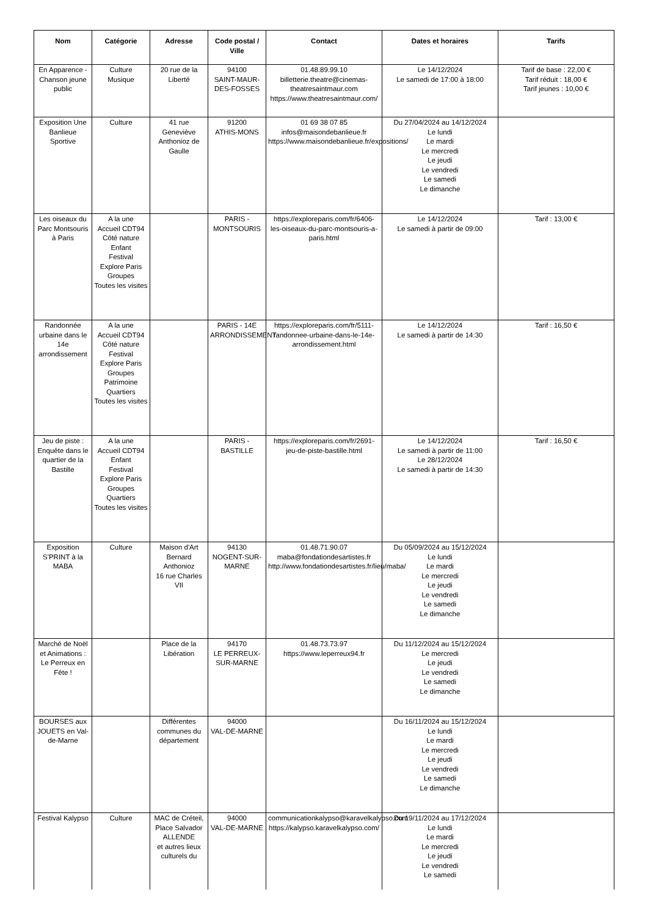| Nom | Catégorie | Adresse | Code postal / Ville | Contact | Dates et horaires | Tarifs |
| --- | --- | --- | --- | --- | --- | --- |
| En Apparence - Chanson jeune public | Culture Musique | 20 rue de la Liberté | 94100 SAINT-MAUR-DES-FOSSES | 01.48.89.99.10 billetterie.theatre@cinemas-theatresaintmaur.com https://www.theatresaintmaur.com/ | Le 14/12/2024 Le samedi de 17:00 à 18:00 | Tarif de base : 22,00 € Tarif réduit : 18,00 € Tarif jeunes : 10,00 € |
| Exposition Une Banlieue Sportive | Culture | 41 rue Geneviève Anthonioz de Gaulle | 91200 ATHIS-MONS | 01 69 38 07 85 infos@maisondebanlieue.fr https://www.maisondebanlieue.fr/expositions/ | Du 27/04/2024 au 14/12/2024 Le lundi Le mardi Le mercredi Le jeudi Le vendredi Le samedi Le dimanche | |
| Les oiseaux du Parc Montsouris à Paris | A la une Accueil CDT94 Côté nature Enfant Festival Explore Paris Groupes Toutes les visites | | PARIS - MONTSOURIS | https://exploreparis.com/fr/6406-les-oiseaux-du-parc-montsouris-a-paris.html | Le 14/12/2024 Le samedi à partir de 09:00 | Tarif : 13,00 € |
| Randonnée urbaine dans le 14e arrondissement | A la une Accueil CDT94 Côté nature Festival Explore Paris Groupes Patrimoine Quartiers Toutes les visites | | PARIS - 14E ARRONDISSEMENT | https://exploreparis.com/fr/5111-randonnee-urbaine-dans-le-14e-arrondissement.html | Le 14/12/2024 Le samedi à partir de 14:30 | Tarif : 16,50 € |
| Jeu de piste : Enquête dans le quartier de la Bastille | A la une Accueil CDT94 Enfant Festival Explore Paris Groupes Quartiers Toutes les visites | | PARIS - BASTILLE | https://exploreparis.com/fr/2691-jeu-de-piste-bastille.html | Le 14/12/2024 Le samedi à partir de 11:00 Le 28/12/2024 Le samedi à partir de 14:30 | Tarif : 16,50 € |
| Exposition S'PRINT à la MABA | Culture | Maison d'Art Bernard Anthonioz 16 rue Charles VII | 94130 NOGENT-SUR-MARNE | 01.48.71.90.07 maba@fondationdesartistes.fr http://www.fondationdesartistes.fr/lieu/maba/ | Du 05/09/2024 au 15/12/2024 Le lundi Le mardi Le mercredi Le jeudi Le vendredi Le samedi Le dimanche | |
| Marché de Noël et Animations : Le Perreux en Fête ! | | Place de la Libération | 94170 LE PERREUX-SUR-MARNE | 01.48.73.73.97 https://www.leperreux94.fr | Du 11/12/2024 au 15/12/2024 Le mercredi Le jeudi Le vendredi Le samedi Le dimanche | |
| BOURSES aux JOUETS en Val-de-Marne | | Différentes communes du département | 94000 VAL-DE-MARNE | | Du 16/11/2024 au 15/12/2024 Le lundi Le mardi Le mercredi Le jeudi Le vendredi Le samedi Le dimanche | |
| Festival Kalypso | Culture | MAC de Créteil, Place Salvador ALLENDE et autres lieux culturels du | 94000 VAL-DE-MARNE | communicationkalypso@karavelkalypso.com https://kalypso.karavelkalypso.com/ | Du 19/11/2024 au 17/12/2024 Le lundi Le mardi Le mercredi Le jeudi Le vendredi Le samedi | |